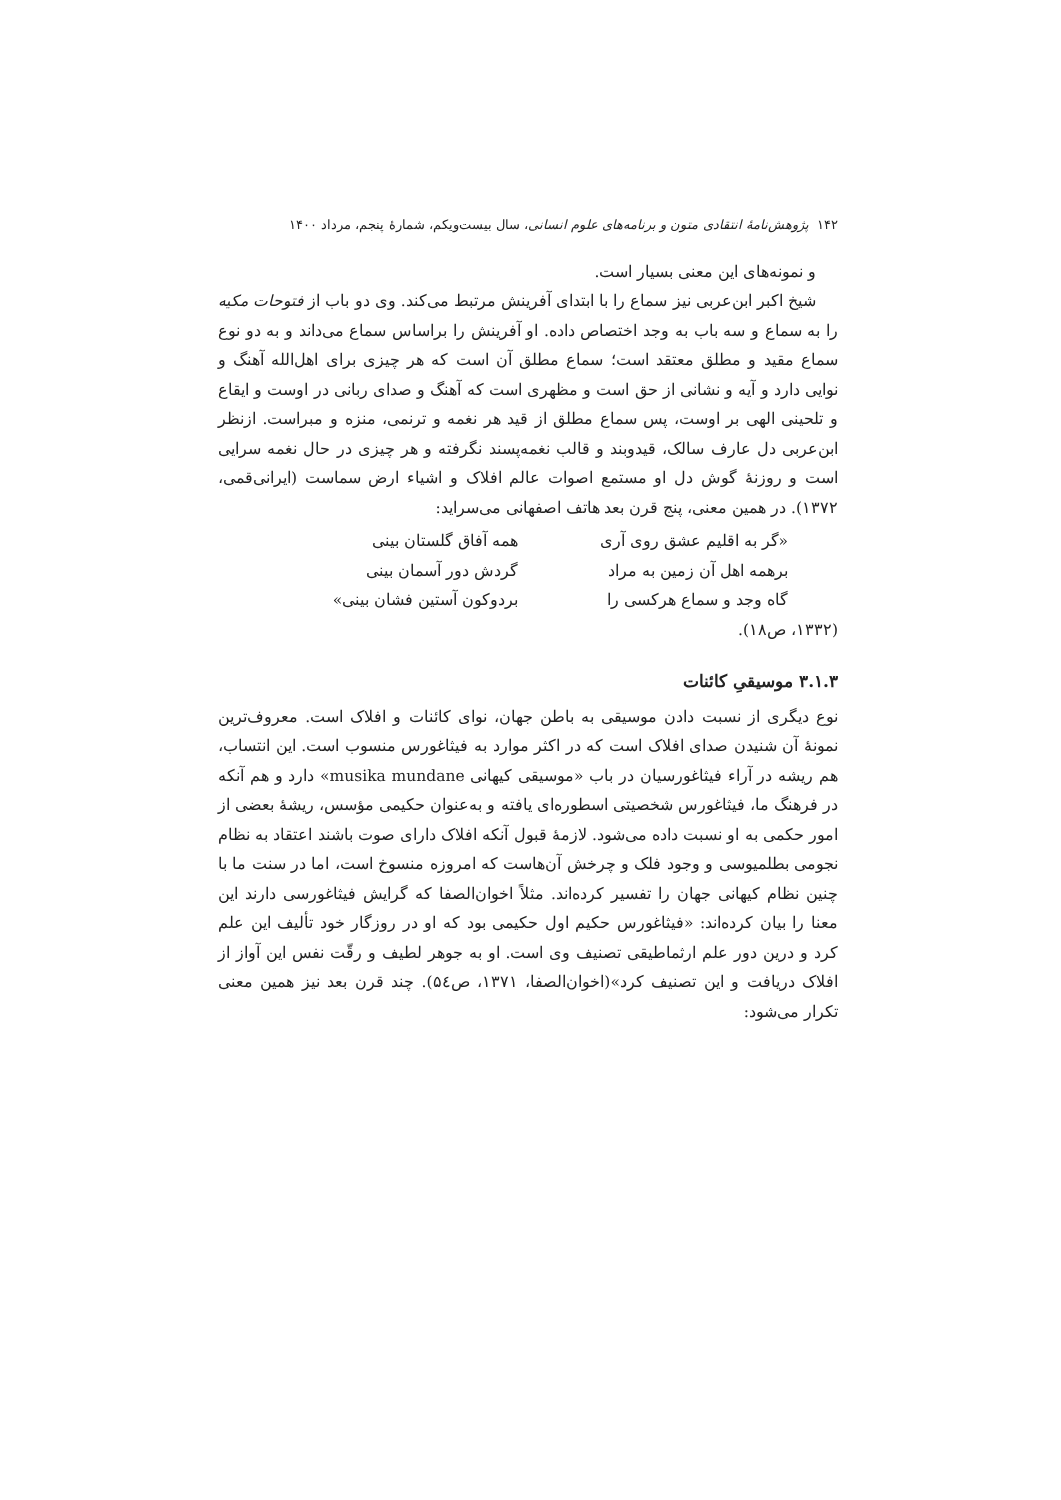۱۴۲ پژوهش‌نامهٔ انتقادی متون و برنامه‌های علوم انسانی، سال بیست‌ویکم، شمارهٔ پنجم، مرداد ۱۴۰۰
و نمونه‌های این معنی بسیار است.
شیخ اکبر ابن‌عربی نیز سماع را با ابتدای آفرینش مرتبط می‌کند. وی دو باب از فتوحات مکیه را به سماع و سه باب به وجد اختصاص داده. او آفرینش را براساس سماع می‌داند و به دو نوع سماع مقید و مطلق معتقد است؛ سماع مطلق آن است که هر چیزی برای اهل‌الله آهنگ و نوایی دارد و آیه و نشانی از حق است و مظهری است که آهنگ و صدای ربانی در اوست و ایقاع و تلحینی الهی بر اوست، پس سماع مطلق از قید هر نغمه و ترنمی، منزه و مبراست. ازنظر ابن‌عربی دل عارف سالک، قیدوبند و قالب نغمه‌پسند نگرفته و هر چیزی در حال نغمه سرایی است و روزنهٔ گوش دل او مستمع اصوات عالم افلاک و اشیاء ارض سماست (ایرانی‌قمی، ۱۳۷۲). در همین معنی، پنج قرن بعد هاتف اصفهانی می‌سراید:
«گر به اقلیم عشق روی آری همه آفاق گلستان بینی
برهمه اهل آن زمین به مراد گردش دور آسمان بینی
گاه وجد و سماع هرکسی را بردوکون آستین فشان بینی»
(۱۳۳۲، ص۱۸).
۳.۱.۳ موسیقیِ کائنات
نوع دیگری از نسبت دادن موسیقی به باطن جهان، نوای کائنات و افلاک است. معروف‌ترین نمونهٔ آن شنیدن صدای افلاک است که در اکثر موارد به فیثاغورس منسوب است. این انتساب، هم ریشه در آراء فیثاغورسیان در باب «موسیقی کیهانی musika mundane» دارد و هم آنکه در فرهنگ ما، فیثاغورس شخصیتی اسطوره‌ای یافته و به‌عنوان حکیمی مؤسس، ریشهٔ بعضی از امور حکمی به او نسبت داده می‌شود. لازمهٔ قبول آنکه افلاک دارای صوت باشند اعتقاد به نظام نجومی بطلمیوسی و وجود فلک و چرخش آن‌هاست که امروزه منسوخ است، اما در سنت ما با چنین نظام کیهانی جهان را تفسیر کرده‌اند. مثلاً اخوان‌الصفا که گرایش فیثاغورسی دارند این معنا را بیان کرده‌اند: «فیثاغورس حکیم اول حکیمی بود که او در روزگار خود تألیف این علم کرد و درین دور علم ارثماطیقی تصنیف وی است. او به جوهر لطیف و رقّت نفس این آواز از افلاک دریافت و این تصنیف کرد»(اخوان‌الصفا، ۱۳۷۱، ص۵٤). چند قرن بعد نیز همین معنی تکرار می‌شود: